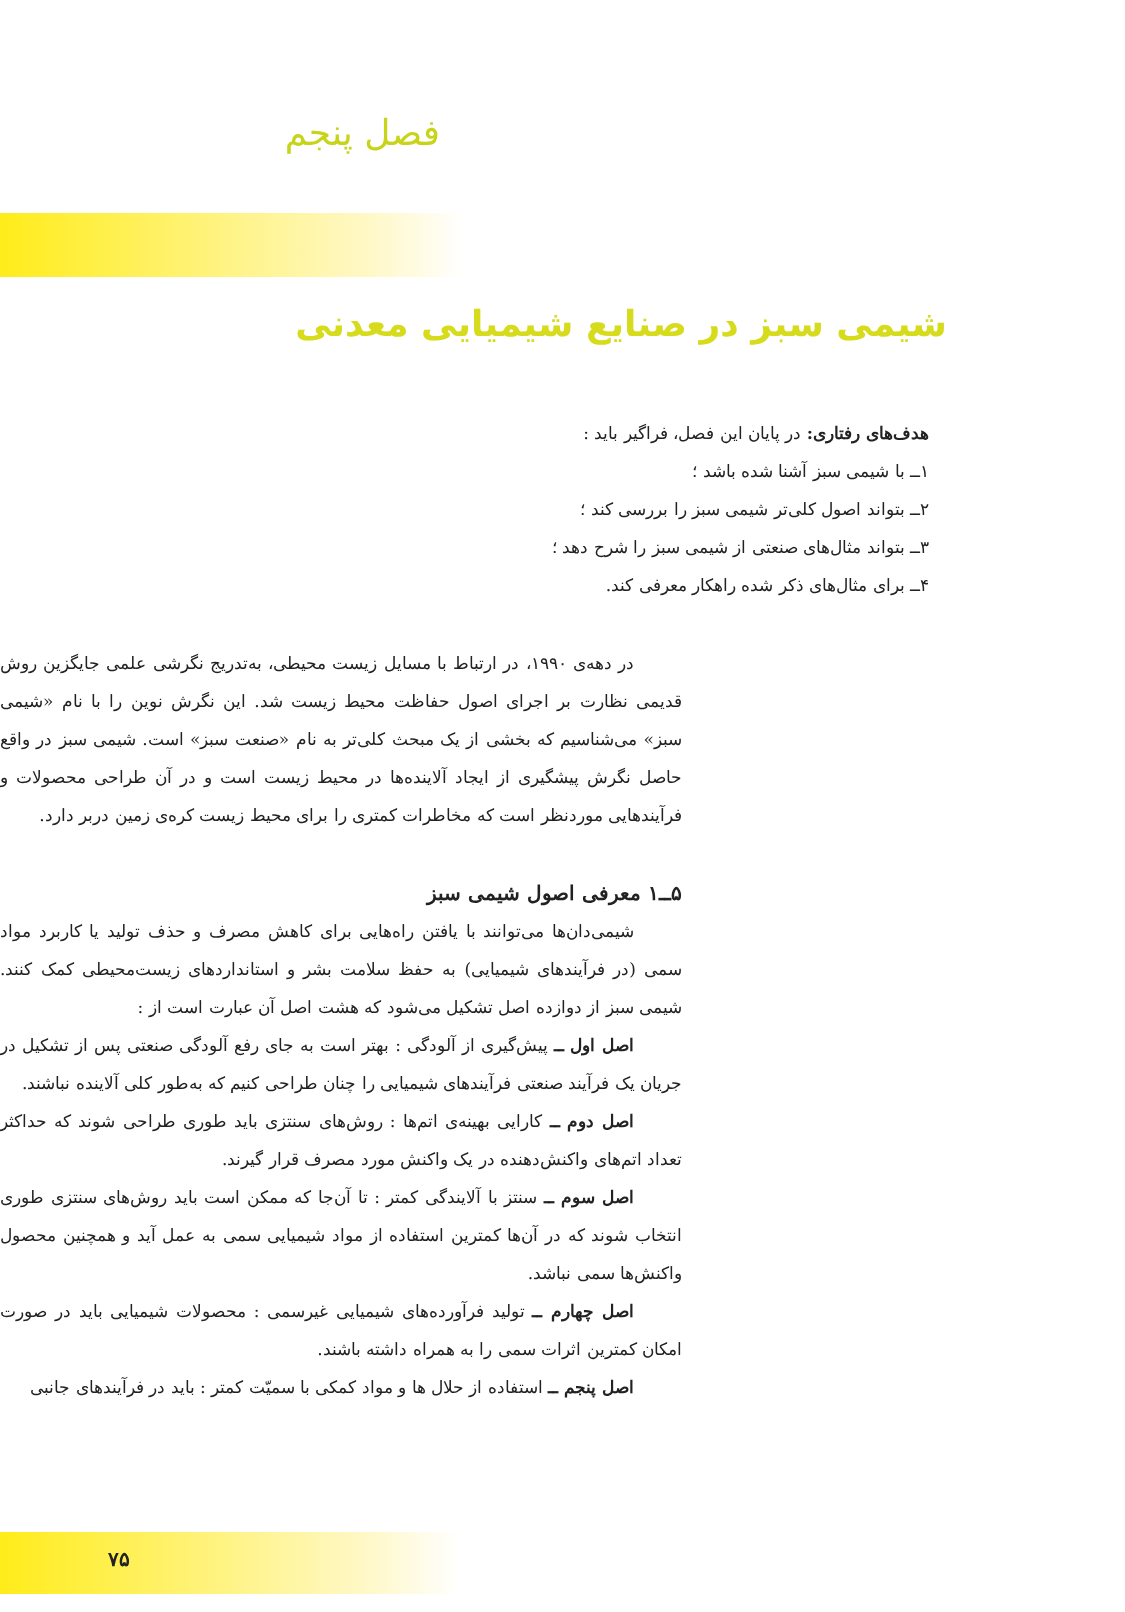فصل پنجم
شیمی سبز در صنایع شیمیایی معدنی
هدف‌های رفتاری: در پایان این فصل، فراگیر باید :
۱ــ با شیمی سبز آشنا شده باشد ؛
۲ــ بتواند اصول کلی‌تر شیمی سبز را بررسی کند ؛
۳ــ بتواند مثال‌های صنعتی از شیمی سبز را شرح دهد ؛
۴ــ برای مثال‌های ذکر شده راهکار معرفی کند.
در دهه‌ی ۱۹۹۰، در ارتباط با مسایل زیست محیطی، به‌تدریج نگرشی علمی جایگزین روش قدیمی نظارت بر اجرای اصول حفاظت محیط زیست شد. این نگرش نوین را با نام «شیمی سبز» می‌شناسیم که بخشی از یک مبحث کلی‌تر به نام «صنعت سبز» است. شیمی سبز در واقع حاصل نگرش پیشگیری از ایجاد آلاینده‌ها در محیط زیست است و در آن طراحی محصولات و فرآیندهایی موردنظر است که مخاطرات کمتری را برای محیط زیست کره‌ی زمین دربر دارد.
۵ــ۱ معرفی اصول شیمی سبز
شیمی‌دان‌ها می‌توانند با یافتن راه‌هایی برای کاهش مصرف و حذف تولید یا کاربرد مواد سمی (در فرآیندهای شیمیایی) به حفظ سلامت بشر و استانداردهای زیست‌محیطی کمک کنند. شیمی سبز از دوازده اصل تشکیل می‌شود که هشت اصل آن عبارت است از :
اصل اول ــ پیش‌گیری از آلودگی : بهتر است به جای رفع آلودگی صنعتی پس از تشکیل در جریان یک فرآیند صنعتی فرآیندهای شیمیایی را چنان طراحی کنیم که به‌طور کلی آلاینده نباشند.
اصل دوم ــ کارایی بهینه‌ی اتم‌ها : روش‌های سنتزی باید طوری طراحی شوند که حداکثر تعداد اتم‌های واکنش‌دهنده در یک واکنش مورد مصرف قرار گیرند.
اصل سوم ــ سنتز با آلایندگی کمتر : تا آن‌جا که ممکن است باید روش‌های سنتزی طوری انتخاب شوند که در آن‌ها کمترین استفاده از مواد شیمیایی سمی به عمل آید و همچنین محصول واکنش‌ها سمی نباشد.
اصل چهارم ــ تولید فرآورده‌های شیمیایی غیرسمی : محصولات شیمیایی باید در صورت امکان کمترین اثرات سمی را به همراه داشته باشند.
اصل پنجم ــ استفاده از حلال ها و مواد کمکی با سمیّت کمتر : باید در فرآیندهای جانبی
۷۵